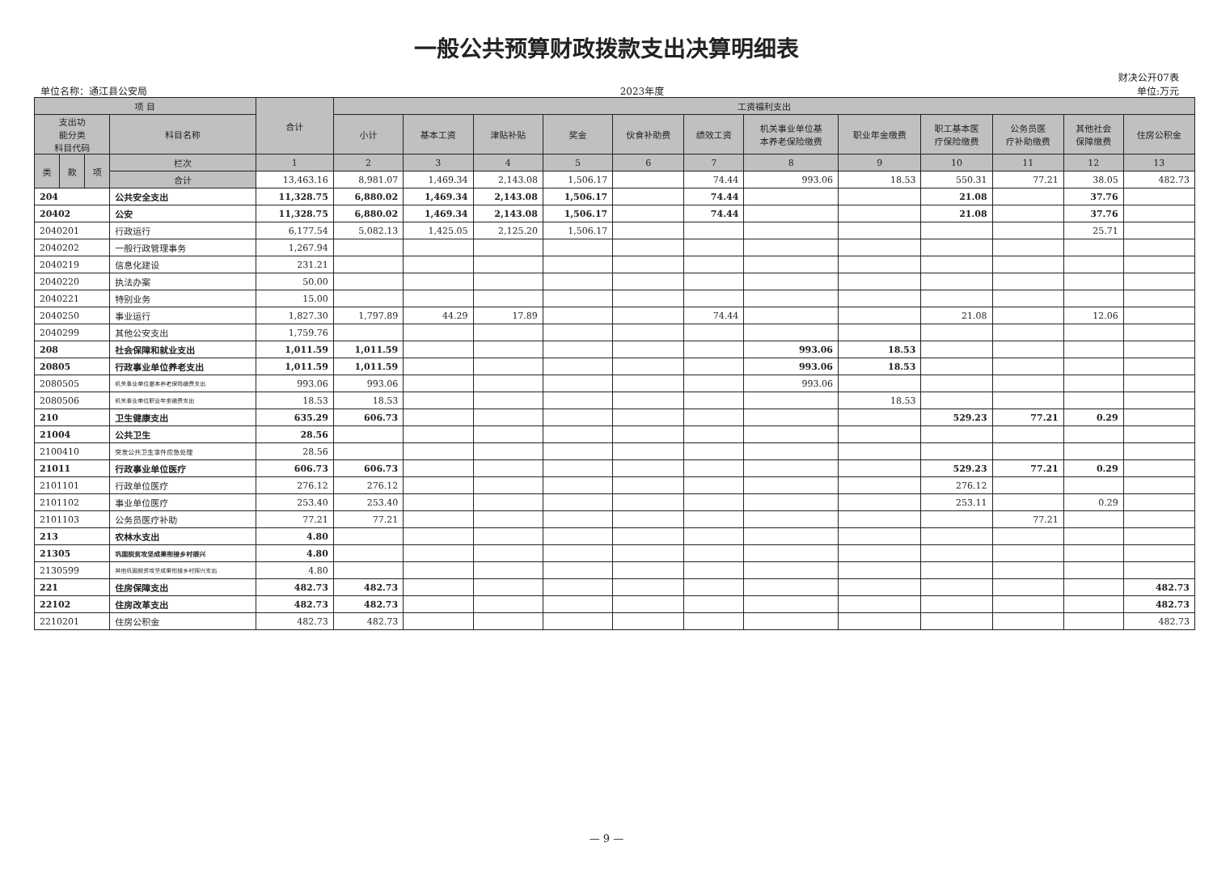一般公共预算财政拨款支出决算明细表
财决公开07表
单位名称：通江县公安局 2023年度 单位:万元
| 项 目 | | | | 合计 | 工资福利支出 | | | | | | | | | | | |
| --- | --- | --- | --- | --- | --- | --- | --- | --- | --- | --- | --- | --- | --- | --- | --- | --- |
| 支出功 能分类 科目代码 | | | 科目名称 | | 小计 | 基本工资 | 津贴补贴 | 奖金 | 伙食补助费 | 绩效工资 | 机关事业单位基 本养老保险缴费 | 职业年金缴费 | 职工基本医 疗保险缴费 | 公务员医 疗补助缴费 | 其他社会 保障缴费 | 住房公积金 |
| 类 | 款 | 项 | 栏次 | 1 | 2 | 3 | 4 | 5 | 6 | 7 | 8 | 9 | 10 | 11 | 12 | 13 |
| | | | 合计 | 13,463.16 | 8,981.07 | 1,469.34 | 2,143.08 | 1,506.17 | | 74.44 | 993.06 | 18.53 | 550.31 | 77.21 | 38.05 | 482.73 |
| 204 | | | 公共安全支出 | 11,328.75 | 6,880.02 | 1,469.34 | 2,143.08 | 1,506.17 | | 74.44 | | | 21.08 | | 37.76 | |
| 20402 | | | 公安 | 11,328.75 | 6,880.02 | 1,469.34 | 2,143.08 | 1,506.17 | | 74.44 | | | 21.08 | | 37.76 | |
| 2040201 | | | 行政运行 | 6,177.54 | 5,082.13 | 1,425.05 | 2,125.20 | 1,506.17 | | | | | | | 25.71 | |
| 2040202 | | | 一般行政管理事务 | 1,267.94 | | | | | | | | | | | | |
| 2040219 | | | 信息化建设 | 231.21 | | | | | | | | | | | | |
| 2040220 | | | 执法办案 | 50.00 | | | | | | | | | | | | |
| 2040221 | | | 特别业务 | 15.00 | | | | | | | | | | | | |
| 2040250 | | | 事业运行 | 1,827.30 | 1,797.89 | 44.29 | 17.89 | | | 74.44 | | | 21.08 | | 12.06 | |
| 2040299 | | | 其他公安支出 | 1,759.76 | | | | | | | | | | | | |
| 208 | | | 社会保障和就业支出 | 1,011.59 | 1,011.59 | | | | | | 993.06 | 18.53 | | | | |
| 20805 | | | 行政事业单位养老支出 | 1,011.59 | 1,011.59 | | | | | | 993.06 | 18.53 | | | | |
| 2080505 | | | 机关事业单位基本养老保险缴费支出 | 993.06 | 993.06 | | | | | | 993.06 | | | | | |
| 2080506 | | | 机关事业单位职业年金缴费支出 | 18.53 | 18.53 | | | | | | | 18.53 | | | | |
| 210 | | | 卫生健康支出 | 635.29 | 606.73 | | | | | | | | 529.23 | 77.21 | 0.29 | |
| 21004 | | | 公共卫生 | 28.56 | | | | | | | | | | | | |
| 2100410 | | | 突发公共卫生事件应急处理 | 28.56 | | | | | | | | | | | | |
| 21011 | | | 行政事业单位医疗 | 606.73 | 606.73 | | | | | | | | 529.23 | 77.21 | 0.29 | |
| 2101101 | | | 行政单位医疗 | 276.12 | 276.12 | | | | | | | | 276.12 | | | |
| 2101102 | | | 事业单位医疗 | 253.40 | 253.40 | | | | | | | | 253.11 | | 0.29 | |
| 2101103 | | | 公务员医疗补助 | 77.21 | 77.21 | | | | | | | | | 77.21 | | |
| 213 | | | 农林水支出 | 4.80 | | | | | | | | | | | | |
| 21305 | | | 巩固脱贫攻坚成果衔接乡村振兴 | 4.80 | | | | | | | | | | | | |
| 2130599 | | | 其他巩固脱贫攻坚成果衔接乡村振兴支出 | 4.80 | | | | | | | | | | | | |
| 221 | | | 住房保障支出 | 482.73 | 482.73 | | | | | | | | | | | 482.73 |
| 22102 | | | 住房改革支出 | 482.73 | 482.73 | | | | | | | | | | | 482.73 |
| 2210201 | | | 住房公积金 | 482.73 | 482.73 | | | | | | | | | | | 482.73 |
— 9 —